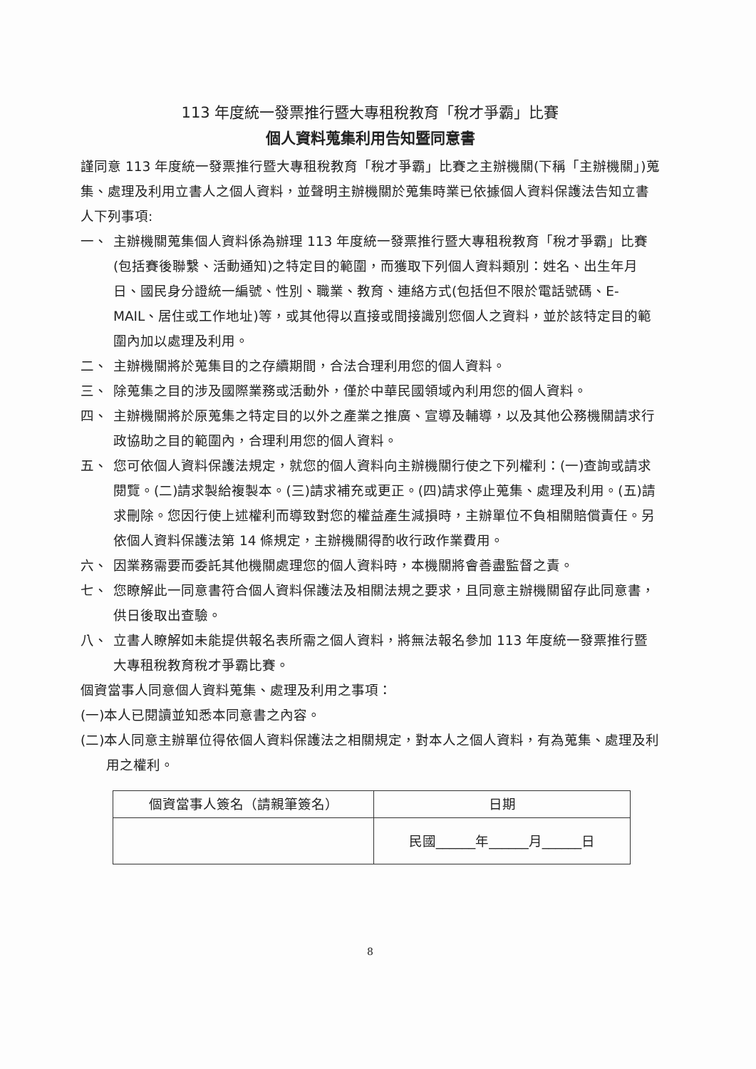113 年度統一發票推行暨大專租稅教育「稅才爭霸」比賽
個人資料蒐集利用告知暨同意書
謹同意 113 年度統一發票推行暨大專租稅教育「稅才爭霸」比賽之主辦機關(下稱「主辦機關」)蒐集、處理及利用立書人之個人資料，並聲明主辦機關於蒐集時業已依據個人資料保護法告知立書人下列事項:
一、 主辦機關蒐集個人資料係為辦理 113 年度統一發票推行暨大專租稅教育「稅才爭霸」比賽(包括賽後聯繫、活動通知)之特定目的範圍，而獲取下列個人資料類別：姓名、出生年月日、國民身分證統一編號、性別、職業、教育、連絡方式(包括但不限於電話號碼、E-MAIL、居住或工作地址)等，或其他得以直接或間接識別您個人之資料，並於該特定目的範圍內加以處理及利用。
二、 主辦機關將於蒐集目的之存續期間，合法合理利用您的個人資料。
三、 除蒐集之目的涉及國際業務或活動外，僅於中華民國領域內利用您的個人資料。
四、 主辦機關將於原蒐集之特定目的以外之產業之推廣、宣導及輔導，以及其他公務機關請求行政協助之目的範圍內，合理利用您的個人資料。
五、 您可依個人資料保護法規定，就您的個人資料向主辦機關行使之下列權利：(一)查詢或請求閱覽。(二)請求製給複製本。(三)請求補充或更正。(四)請求停止蒐集、處理及利用。(五)請求刪除。您因行使上述權利而導致對您的權益產生減損時，主辦單位不負相關賠償責任。另依個人資料保護法第 14 條規定，主辦機關得酌收行政作業費用。
六、 因業務需要而委託其他機關處理您的個人資料時，本機關將會善盡監督之責。
七、 您瞭解此一同意書符合個人資料保護法及相關法規之要求，且同意主辦機關留存此同意書，供日後取出查驗。
八、 立書人瞭解如未能提供報名表所需之個人資料，將無法報名參加 113 年度統一發票推行暨大專租稅教育稅才爭霸比賽。
個資當事人同意個人資料蒐集、處理及利用之事項：
(一)本人已閱讀並知悉本同意書之內容。
(二)本人同意主辦單位得依個人資料保護法之相關規定，對本人之個人資料，有為蒐集、處理及利用之權利。
| 個資當事人簽名（請親筆簽名） | 日期 |
| | 民國______年______月______日 |
8